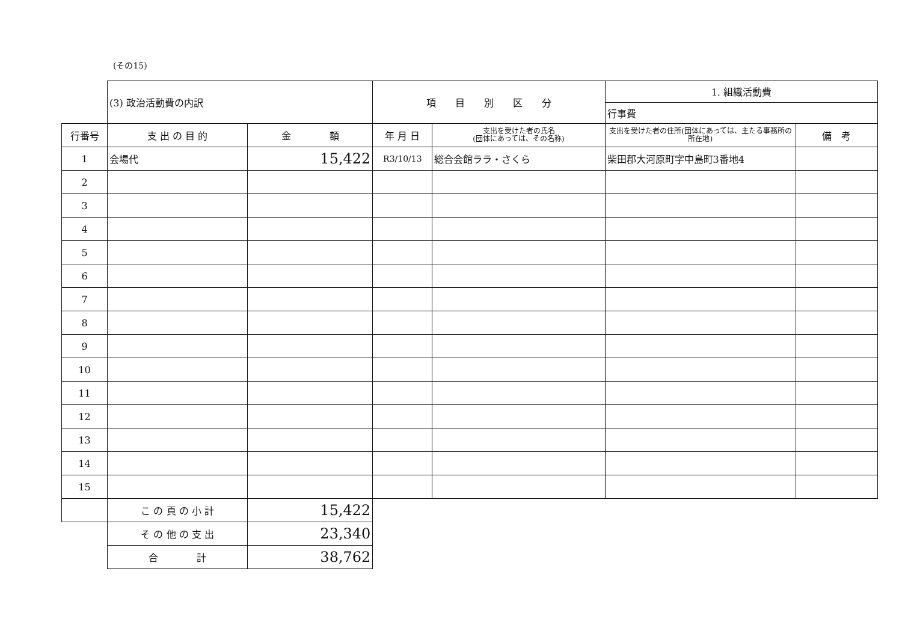(その15)
| | (3) 政治活動費の内訳 | | 項 目 別 区 分 | | 1. 組織活動費 | |
| | | | | | 行事費 | |
| 行番号 | 支 出 の 目 的 | 金 額 | 年 月 日 | 支出を受けた者の氏名 (団体にあっては、その名称) | 支出を受けた者の住所(団体にあっては、主たる事務所の所在地) | 備 考 |
| 1 | 会場代 | 15,422 | R3/10/13 | 総合会館ララ・さくら | 柴田郡大河原町字中島町3番地4 | |
| 2 | | | | | | |
| 3 | | | | | | |
| 4 | | | | | | |
| 5 | | | | | | |
| 6 | | | | | | |
| 7 | | | | | | |
| 8 | | | | | | |
| 9 | | | | | | |
| 10 | | | | | | |
| 11 | | | | | | |
| 12 | | | | | | |
| 13 | | | | | | |
| 14 | | | | | | |
| 15 | | | | | | |
| | こ の 頁 の 小 計 | 15,422 | | | | |
| | そ の 他 の 支 出 | 23,340 | | | | |
| | 合 計 | 38,762 | | | | |